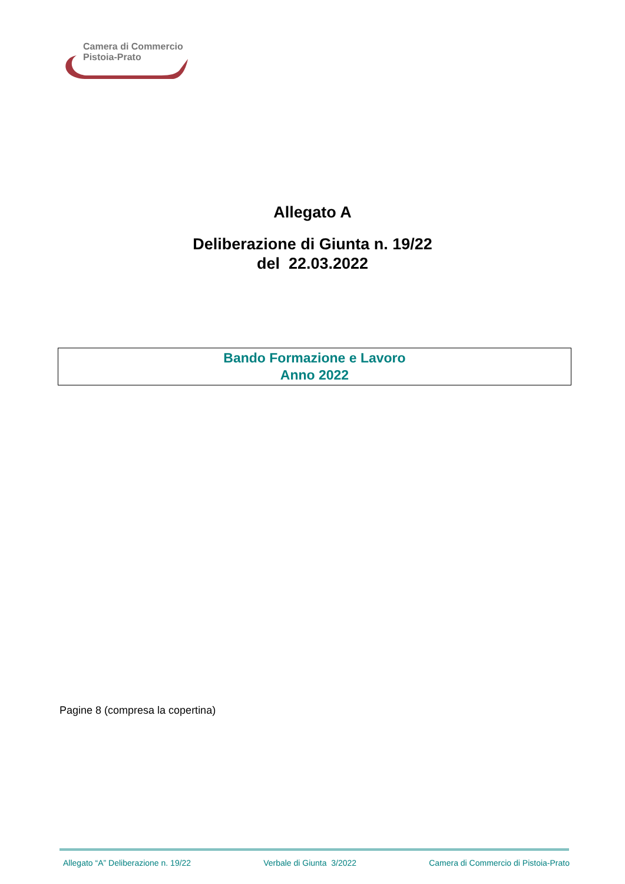Camera di Commercio
Pistoia-Prato
Allegato A
Deliberazione di Giunta n. 19/22
del 22.03.2022
Bando Formazione e Lavoro
Anno 2022
Pagine 8 (compresa la copertina)
Allegato “A” Deliberazione n. 19/22 Verbale di Giunta 3/2022 Camera di Commercio di Pistoia-Prato